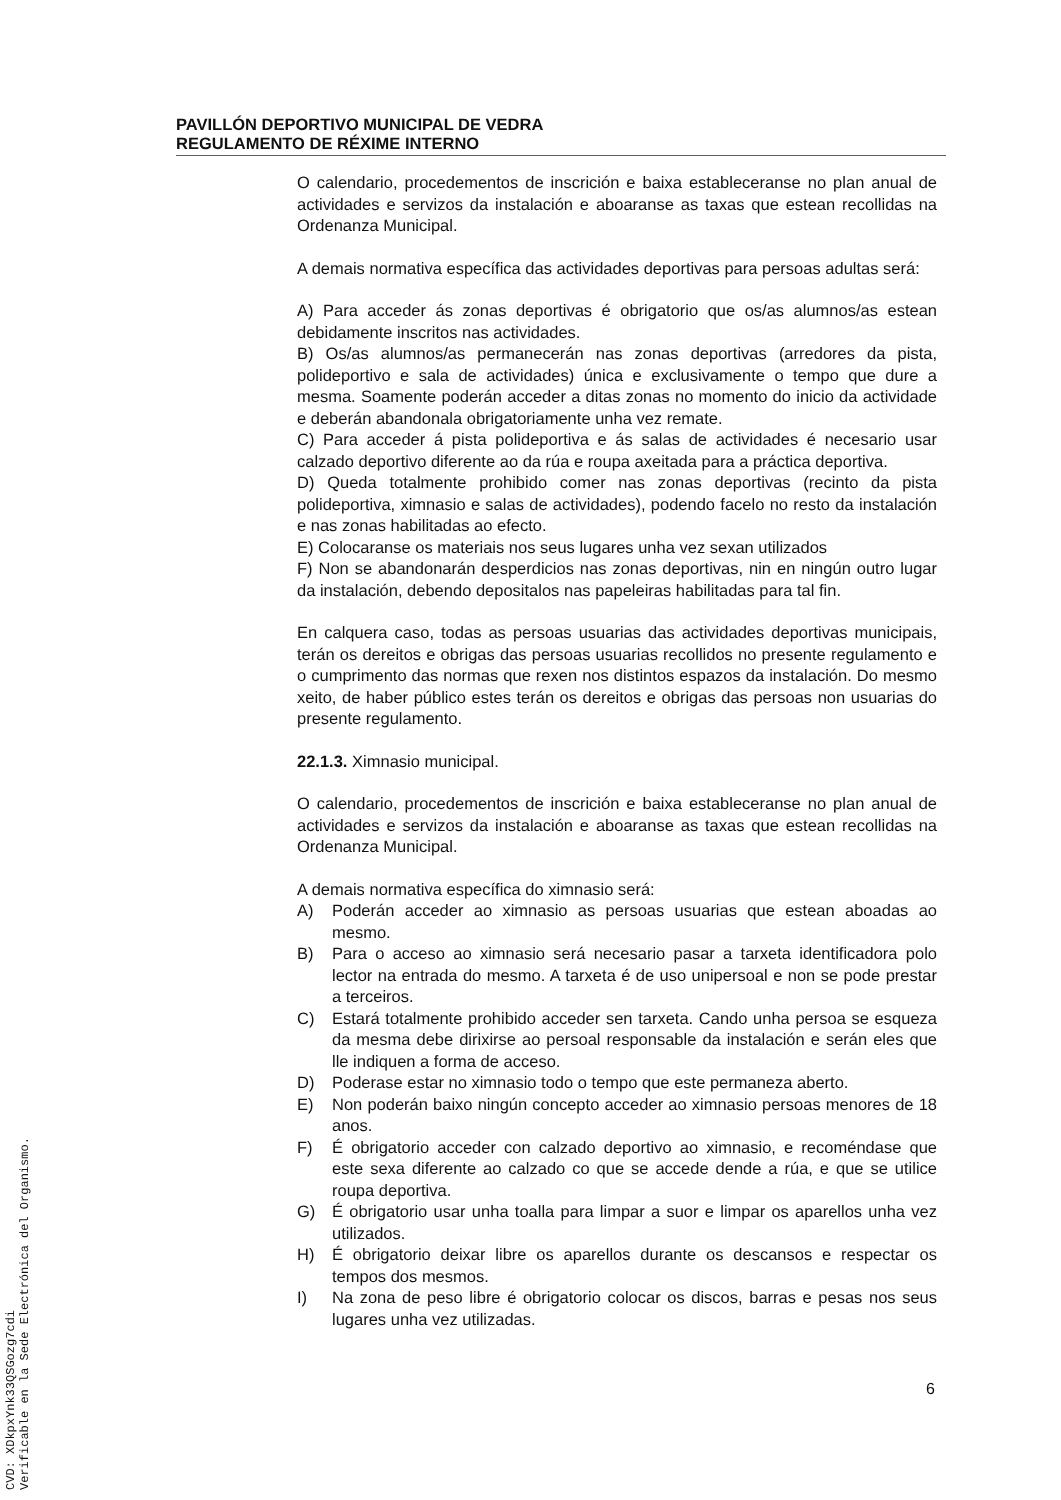PAVILLÓN DEPORTIVO MUNICIPAL DE VEDRA
REGULAMENTO DE RÉXIME INTERNO
O calendario, procedementos de inscrición e baixa estableceranse no plan anual de actividades e servizos da instalación e aboaranse as taxas que estean recollidas na Ordenanza Municipal.
A demais normativa específica das actividades deportivas para persoas adultas será:
A) Para acceder ás zonas deportivas é obrigatorio que os/as alumnos/as estean debidamente inscritos nas actividades.
B) Os/as alumnos/as permanecerán nas zonas deportivas (arredores da pista, polideportivo e sala de actividades) única e exclusivamente o tempo que dure a mesma. Soamente poderán acceder a ditas zonas no momento do inicio da actividade e deberán abandonala obrigatoriamente unha vez remate.
C) Para acceder á pista polideportiva e ás salas de actividades é necesario usar calzado deportivo diferente ao da rúa e roupa axeitada para a práctica deportiva.
D) Queda totalmente prohibido comer nas zonas deportivas (recinto da pista polideportiva, ximnasio e salas de actividades), podendo facelo no resto da instalación e nas zonas habilitadas ao efecto.
E) Colocaranse os materiais nos seus lugares unha vez sexan utilizados
F) Non se abandonarán desperdicios nas zonas deportivas, nin en ningún outro lugar da instalación, debendo depositalos nas papeleiras habilitadas para tal fin.
En calquera caso, todas as persoas usuarias das actividades deportivas municipais, terán os dereitos e obrigas das persoas usuarias recollidos no presente regulamento e o cumprimento das normas que rexen nos distintos espazos da instalación. Do mesmo xeito, de haber público estes terán os dereitos e obrigas das persoas non usuarias do presente regulamento.
22.1.3. Ximnasio municipal.
O calendario, procedementos de inscrición e baixa estableceranse no plan anual de actividades e servizos da instalación e aboaranse as taxas que estean recollidas na Ordenanza Municipal.
A demais normativa específica do ximnasio será:
A) Poderán acceder ao ximnasio as persoas usuarias que estean aboadas ao mesmo.
B) Para o acceso ao ximnasio será necesario pasar a tarxeta identificadora polo lector na entrada do mesmo. A tarxeta é de uso unipersoal e non se pode prestar a terceiros.
C) Estará totalmente prohibido acceder sen tarxeta. Cando unha persoa se esqueza da mesma debe dirixirse ao persoal responsable da instalación e serán eles que lle indiquen a forma de acceso.
D) Poderase estar no ximnasio todo o tempo que este permaneza aberto.
E) Non poderán baixo ningún concepto acceder ao ximnasio persoas menores de 18 anos.
F) É obrigatorio acceder con calzado deportivo ao ximnasio, e recoméndase que este sexa diferente ao calzado co que se accede dende a rúa, e que se utilice roupa deportiva.
G) É obrigatorio usar unha toalla para limpar a suor e limpar os aparellos unha vez utilizados.
H) É obrigatorio deixar libre os aparellos durante os descansos e respectar os tempos dos mesmos.
I) Na zona de peso libre é obrigatorio colocar os discos, barras e pesas nos seus lugares unha vez utilizadas.
6
CVD: XDkpxYnk33QSGozg7cdi
Verificable en la Sede Electrónica del Organismo.